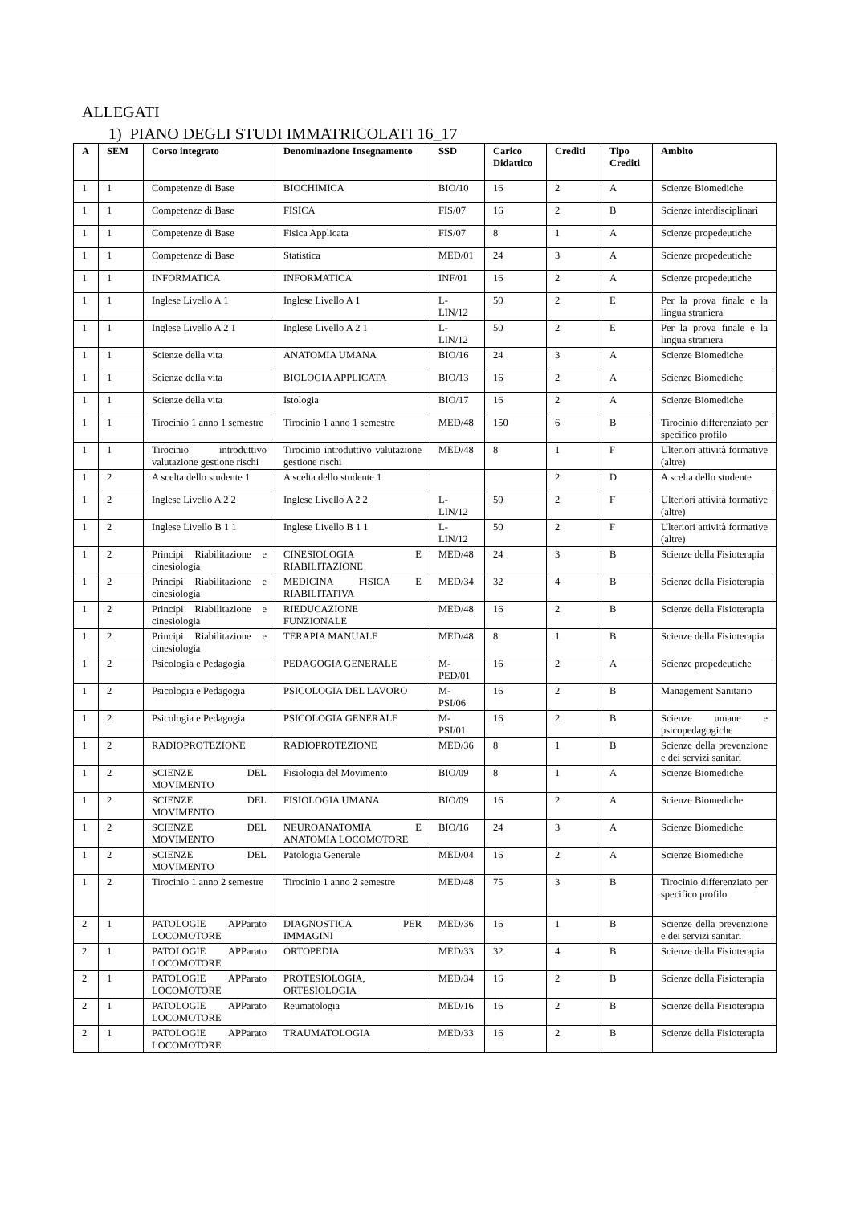ALLEGATI
1) PIANO DEGLI STUDI IMMATRICOLATI 16_17
| A | SEM | Corso integrato | Denominazione Insegnamento | SSD | Carico Didattico | Crediti | Tipo Crediti | Ambito |
| --- | --- | --- | --- | --- | --- | --- | --- | --- |
| 1 | 1 | Competenze di Base | BIOCHIMICA | BIO/10 | 16 | 2 | A | Scienze Biomediche |
| 1 | 1 | Competenze di Base | FISICA | FIS/07 | 16 | 2 | B | Scienze interdisciplinari |
| 1 | 1 | Competenze di Base | Fisica Applicata | FIS/07 | 8 | 1 | A | Scienze propedeutiche |
| 1 | 1 | Competenze di Base | Statistica | MED/01 | 24 | 3 | A | Scienze propedeutiche |
| 1 | 1 | INFORMATICA | INFORMATICA | INF/01 | 16 | 2 | A | Scienze propedeutiche |
| 1 | 1 | Inglese Livello A 1 | Inglese Livello A 1 | L-LIN/12 | 50 | 2 | E | Per la prova finale e la lingua straniera |
| 1 | 1 | Inglese Livello A 2 1 | Inglese Livello A 2 1 | L-LIN/12 | 50 | 2 | E | Per la prova finale e la lingua straniera |
| 1 | 1 | Scienze della vita | ANATOMIA UMANA | BIO/16 | 24 | 3 | A | Scienze Biomediche |
| 1 | 1 | Scienze della vita | BIOLOGIA APPLICATA | BIO/13 | 16 | 2 | A | Scienze Biomediche |
| 1 | 1 | Scienze della vita | Istologia | BIO/17 | 16 | 2 | A | Scienze Biomediche |
| 1 | 1 | Tirocinio 1 anno 1 semestre | Tirocinio 1 anno 1 semestre | MED/48 | 150 | 6 | B | Tirocinio differenziato per specifico profilo |
| 1 | 1 | Tirocinio introduttivo valutazione gestione rischi | Tirocinio introduttivo valutazione gestione rischi | MED/48 | 8 | 1 | F | Ulteriori attività formative (altre) |
| 1 | 2 | A scelta dello studente 1 | A scelta dello studente 1 | | | 2 | D | A scelta dello studente |
| 1 | 2 | Inglese Livello A 2 2 | Inglese Livello A 2 2 | L-LIN/12 | 50 | 2 | F | Ulteriori attività formative (altre) |
| 1 | 2 | Inglese Livello B 1 1 | Inglese Livello B 1 1 | L-LIN/12 | 50 | 2 | F | Ulteriori attività formative (altre) |
| 1 | 2 | Principi Riabilitazione e cinesiologia | CINESIOLOGIA E RIABILITAZIONE | MED/48 | 24 | 3 | B | Scienze della Fisioterapia |
| 1 | 2 | Principi Riabilitazione e cinesiologia | MEDICINA FISICA E RIABILITATIVA | MED/34 | 32 | 4 | B | Scienze della Fisioterapia |
| 1 | 2 | Principi Riabilitazione e cinesiologia | RIEDUCAZIONE FUNZIONALE | MED/48 | 16 | 2 | B | Scienze della Fisioterapia |
| 1 | 2 | Principi Riabilitazione e cinesiologia | TERAPIA MANUALE | MED/48 | 8 | 1 | B | Scienze della Fisioterapia |
| 1 | 2 | Psicologia e Pedagogia | PEDAGOGIA GENERALE | M-PED/01 | 16 | 2 | A | Scienze propedeutiche |
| 1 | 2 | Psicologia e Pedagogia | PSICOLOGIA DEL LAVORO | M-PSI/06 | 16 | 2 | B | Management Sanitario |
| 1 | 2 | Psicologia e Pedagogia | PSICOLOGIA GENERALE | M-PSI/01 | 16 | 2 | B | Scienze umane e psicopedagogiche |
| 1 | 2 | RADIOPROTEZIONE | RADIOPROTEZIONE | MED/36 | 8 | 1 | B | Scienze della prevenzione e dei servizi sanitari |
| 1 | 2 | SCIENZE DEL MOVIMENTO | Fisiologia del Movimento | BIO/09 | 8 | 1 | A | Scienze Biomediche |
| 1 | 2 | SCIENZE DEL MOVIMENTO | FISIOLOGIA UMANA | BIO/09 | 16 | 2 | A | Scienze Biomediche |
| 1 | 2 | SCIENZE DEL MOVIMENTO | NEUROANATOMIA E ANATOMIA LOCOMOTORE | BIO/16 | 24 | 3 | A | Scienze Biomediche |
| 1 | 2 | SCIENZE DEL MOVIMENTO | Patologia Generale | MED/04 | 16 | 2 | A | Scienze Biomediche |
| 1 | 2 | Tirocinio 1 anno 2 semestre | Tirocinio 1 anno 2 semestre | MED/48 | 75 | 3 | B | Tirocinio differenziato per specifico profilo |
| 2 | 1 | PATOLOGIE APParato LOCOMOTORE | DIAGNOSTICA PER IMMAGINI | MED/36 | 16 | 1 | B | Scienze della prevenzione e dei servizi sanitari |
| 2 | 1 | PATOLOGIE APParato LOCOMOTORE | ORTOPEDIA | MED/33 | 32 | 4 | B | Scienze della Fisioterapia |
| 2 | 1 | PATOLOGIE APParato LOCOMOTORE | PROTESIOLOGIA, ORTESIOLOGIA | MED/34 | 16 | 2 | B | Scienze della Fisioterapia |
| 2 | 1 | PATOLOGIE APParato LOCOMOTORE | Reumatologia | MED/16 | 16 | 2 | B | Scienze della Fisioterapia |
| 2 | 1 | PATOLOGIE APParato LOCOMOTORE | TRAUMATOLOGIA | MED/33 | 16 | 2 | B | Scienze della Fisioterapia |